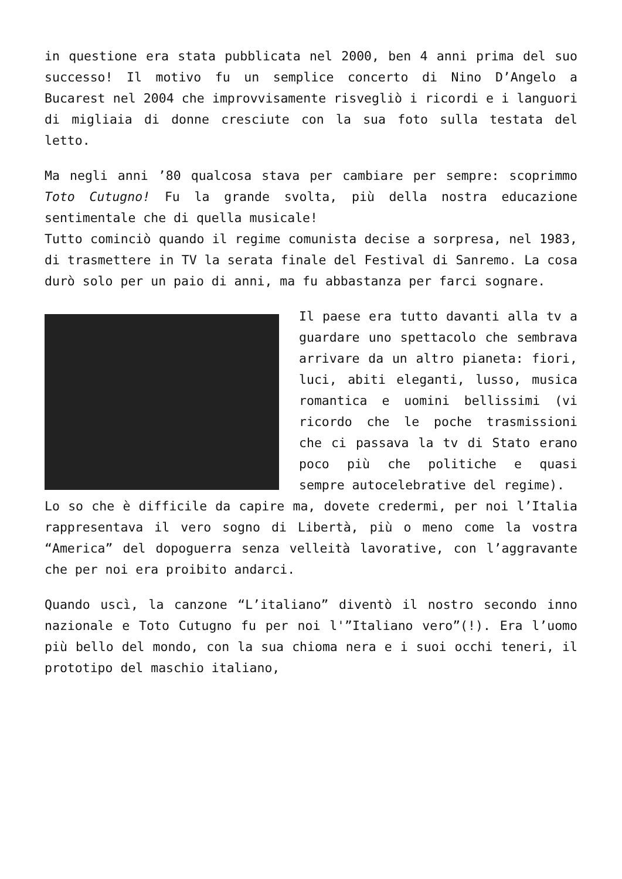in questione era stata pubblicata nel 2000, ben 4 anni prima del suo successo! Il motivo fu un semplice concerto di Nino D’Angelo a Bucarest nel 2004 che improvvisamente risvegliò i ricordi e i languori di migliaia di donne cresciute con la sua foto sulla testata del letto.
Ma negli anni ’80 qualcosa stava per cambiare per sempre: scoprimmo Toto Cutugno! Fu la grande svolta, più della nostra educazione sentimentale che di quella musicale!
Tutto cominciò quando il regime comunista decise a sorpresa, nel 1983, di trasmettere in TV la serata finale del Festival di Sanremo. La cosa durò solo per un paio di anni, ma fu abbastanza per farci sognare.
Il paese era tutto davanti alla tv a guardare uno spettacolo che sembrava arrivare da un altro pianeta: fiori, luci, abiti eleganti, lusso, musica romantica e uomini bellissimi (vi ricordo che le poche trasmissioni che ci passava la tv di Stato erano poco più che politiche e quasi sempre autocelebrative del regime).
Lo so che è difficile da capire ma, dovete credermi, per noi l’Italia rappresentava il vero sogno di Libertà, più o meno come la vostra “America” del dopoguerra senza velleità lavorative, con l’aggravante che per noi era proibito andarci.
Quando uscì, la canzone “L’italiano” diventò il nostro secondo inno nazionale e Toto Cutugno fu per noi l'”Italiano vero”(!). Era l’uomo più bello del mondo, con la sua chioma nera e i suoi occhi teneri, il prototipo del maschio italiano,